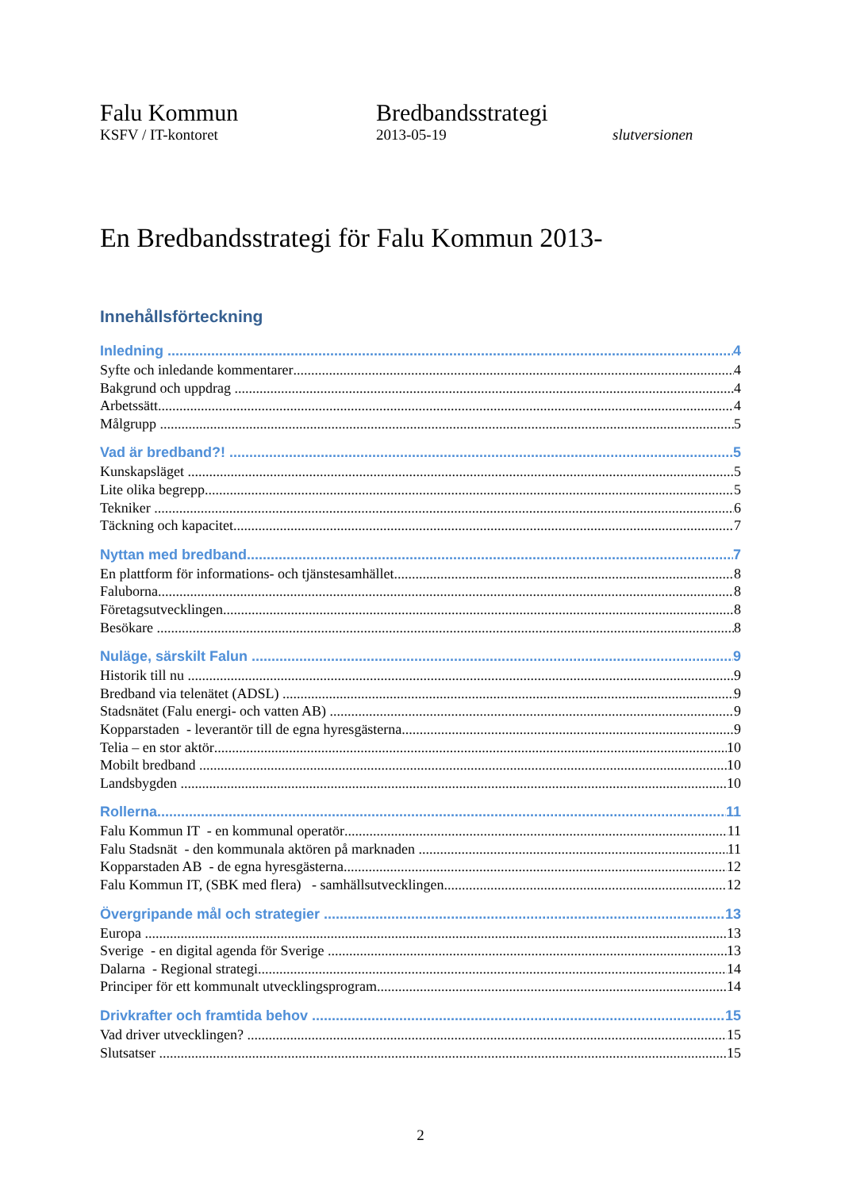Falu Kommun
KSFV / IT-kontoret
Bredbandsstrategi
2013-05-19
slutversionen
En Bredbandsstrategi för Falu Kommun 2013-
Innehållsförteckning
Inledning 4
Syfte och inledande kommentarer 4
Bakgrund och uppdrag 4
Arbetssätt 4
Målgrupp 5
Vad är bredband?! 5
Kunskapsläget 5
Lite olika begrepp 5
Tekniker 6
Täckning och kapacitet 7
Nyttan med bredband 7
En plattform för informations- och tjänstesamhället 8
Faluborna 8
Företagsutvecklingen 8
Besökare 8
Nuläge, särskilt Falun 9
Historik till nu 9
Bredband via telenätet (ADSL) 9
Stadsnätet (Falu energi- och vatten AB) 9
Kopparstaden - leverantör till de egna hyresgästerna 9
Telia – en stor aktör 10
Mobilt bredband 10
Landsbygden 10
Rollerna 11
Falu Kommun IT - en kommunal operatör 11
Falu Stadsnät - den kommunala aktören på marknaden 11
Kopparstaden AB - de egna hyresgästerna 12
Falu Kommun IT, (SBK med flera) - samhällsutvecklingen 12
Övergripande mål och strategier 13
Europa 13
Sverige - en digital agenda för Sverige 13
Dalarna - Regional strategi 14
Principer för ett kommunalt utvecklingsprogram 14
Drivkrafter och framtida behov 15
Vad driver utvecklingen? 15
Slutsatser 15
2